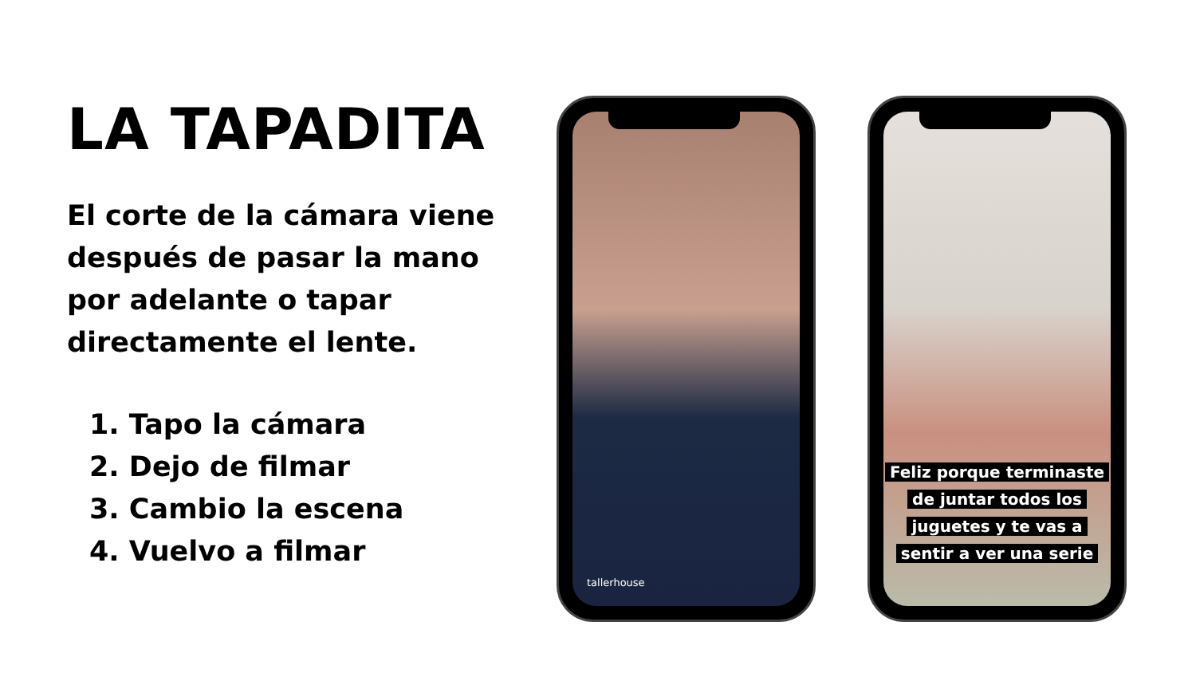LA TAPADITA
El corte de la cámara viene después de pasar la mano por adelante o tapar directamente el lente.
1. Tapo la cámara
2. Dejo de filmar
3. Cambio la escena
4. Vuelvo a filmar
tallerhouse
Feliz porque terminaste
de juntar todos los
juguetes y te vas a
sentir a ver una serie